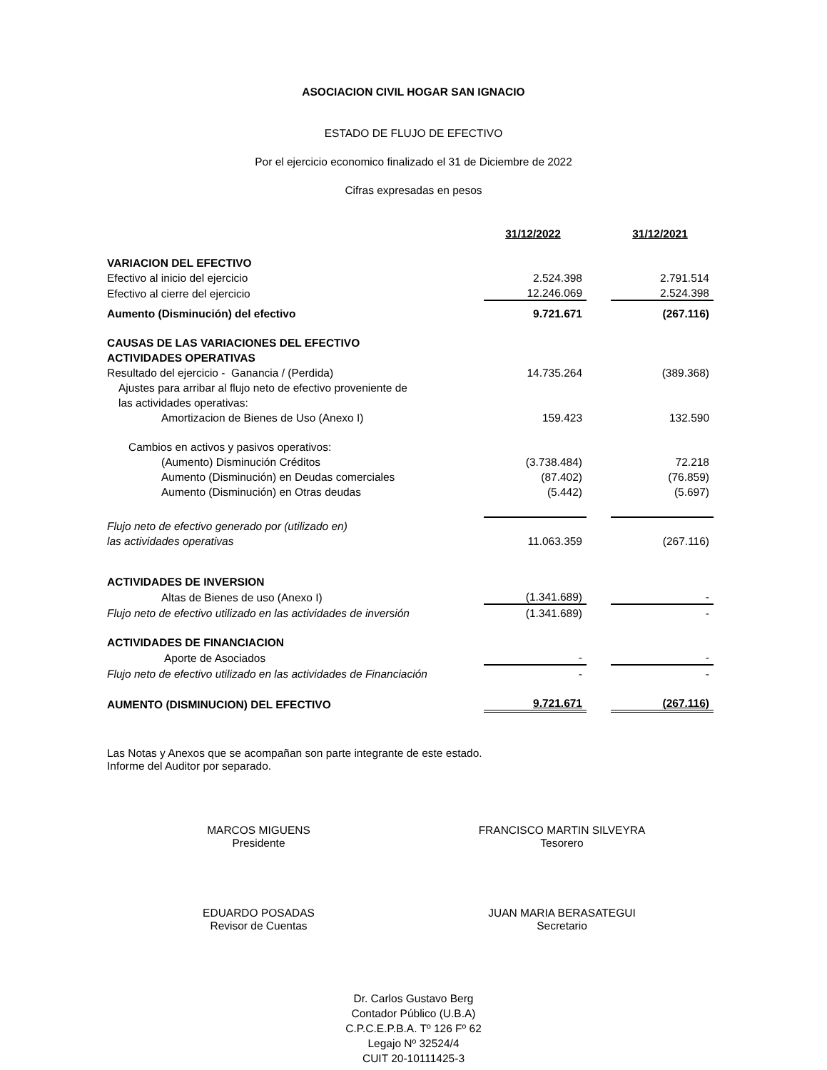ASOCIACION CIVIL HOGAR SAN IGNACIO
ESTADO DE FLUJO DE EFECTIVO
Por el ejercicio economico finalizado el 31 de Diciembre de 2022
Cifras expresadas en pesos
| | 31/12/2022 | | 31/12/2021 |
| VARIACION DEL EFECTIVO | | | |
| Efectivo al inicio del ejercicio | 2.524.398 | | 2.791.514 |
| Efectivo al cierre del ejercicio | 12.246.069 | | 2.524.398 |
| Aumento (Disminución) del efectivo | 9.721.671 | | (267.116) |
| CAUSAS DE LAS VARIACIONES DEL EFECTIVO | | | |
| ACTIVIDADES OPERATIVAS | | | |
| Resultado del ejercicio - Ganancia / (Perdida) | 14.735.264 | | (389.368) |
| Ajustes para arribar al flujo neto de efectivo proveniente de | | | |
| las actividades operativas: | | | |
| Amortizacion de Bienes de Uso (Anexo I) | 159.423 | | 132.590 |
| Cambios en activos y pasivos operativos: | | | |
| (Aumento) Disminución Créditos | (3.738.484) | | 72.218 |
| Aumento (Disminución) en Deudas comerciales | (87.402) | | (76.859) |
| Aumento (Disminución) en Otras deudas | (5.442) | | (5.697) |
| Flujo neto de efectivo generado por (utilizado en) | | | |
| las actividades operativas | 11.063.359 | | (267.116) |
| ACTIVIDADES DE INVERSION | | | |
| Altas de Bienes de uso (Anexo I) | (1.341.689) | | - |
| Flujo neto de efectivo utilizado en las actividades de inversión | (1.341.689) | | - |
| ACTIVIDADES DE FINANCIACION | | | |
| Aporte de Asociados | - | | - |
| Flujo neto de efectivo utilizado en las actividades de Financiación | - | | - |
| AUMENTO (DISMINUCION) DEL EFECTIVO | 9.721.671 | | (267.116) |
Las Notas y Anexos que se acompañan son parte integrante de este estado.
Informe del Auditor por separado.
MARCOS MIGUENS
Presidente
FRANCISCO MARTIN SILVEYRA
Tesorero
EDUARDO POSADAS
Revisor de Cuentas
JUAN MARIA BERASATEGUI
Secretario
Dr. Carlos Gustavo Berg
Contador Público (U.B.A)
C.P.C.E.P.B.A. Tº 126 Fº 62
Legajo Nº 32524/4
CUIT 20-10111425-3